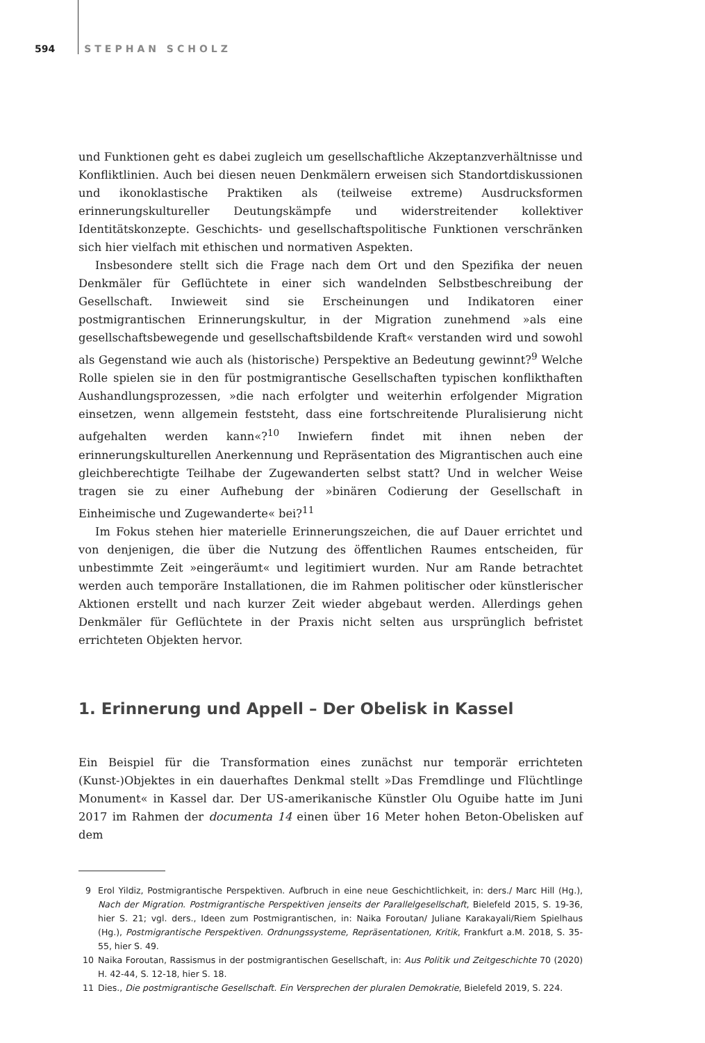594 STEPHAN SCHOLZ
und Funktionen geht es dabei zugleich um gesellschaftliche Akzeptanzverhältnisse und Konfliktlinien. Auch bei diesen neuen Denkmälern erweisen sich Standortdiskussionen und ikonoklastische Praktiken als (teilweise extreme) Ausdrucksformen erinnerungskultureller Deutungskämpfe und widerstreitender kollektiver Identitätskonzepte. Geschichts- und gesellschaftspolitische Funktionen verschränken sich hier vielfach mit ethischen und normativen Aspekten.
Insbesondere stellt sich die Frage nach dem Ort und den Spezifika der neuen Denkmäler für Geflüchtete in einer sich wandelnden Selbstbeschreibung der Gesellschaft. Inwieweit sind sie Erscheinungen und Indikatoren einer postmigrantischen Erinnerungskultur, in der Migration zunehmend »als eine gesellschaftsbewegende und gesellschaftsbildende Kraft« verstanden wird und sowohl als Gegenstand wie auch als (historische) Perspektive an Bedeutung gewinnt?<sup>9</sup> Welche Rolle spielen sie in den für postmigrantische Gesellschaften typischen konflikthaften Aushandlungsprozessen, »die nach erfolgter und weiterhin erfolgender Migration einsetzen, wenn allgemein feststeht, dass eine fortschreitende Pluralisierung nicht aufgehalten werden kann«?<sup>10</sup> Inwiefern findet mit ihnen neben der erinnerungskulturellen Anerkennung und Repräsentation des Migrantischen auch eine gleichberechtigte Teilhabe der Zugewanderten selbst statt? Und in welcher Weise tragen sie zu einer Aufhebung der »binären Codierung der Gesellschaft in Einheimische und Zugewanderte« bei?<sup>11</sup>
Im Fokus stehen hier materielle Erinnerungszeichen, die auf Dauer errichtet und von denjenigen, die über die Nutzung des öffentlichen Raumes entscheiden, für unbestimmte Zeit »eingeräumt« und legitimiert wurden. Nur am Rande betrachtet werden auch temporäre Installationen, die im Rahmen politischer oder künstlerischer Aktionen erstellt und nach kurzer Zeit wieder abgebaut werden. Allerdings gehen Denkmäler für Geflüchtete in der Praxis nicht selten aus ursprünglich befristet errichteten Objekten hervor.
1. Erinnerung und Appell – Der Obelisk in Kassel
Ein Beispiel für die Transformation eines zunächst nur temporär errichteten (Kunst-)Objektes in ein dauerhaftes Denkmal stellt »Das Fremdlinge und Flüchtlinge Monument« in Kassel dar. Der US-amerikanische Künstler Olu Oguibe hatte im Juni 2017 im Rahmen der documenta 14 einen über 16 Meter hohen Beton-Obelisken auf dem
9 Erol Yildiz, Postmigrantische Perspektiven. Aufbruch in eine neue Geschichtlichkeit, in: ders./ Marc Hill (Hg.), Nach der Migration. Postmigrantische Perspektiven jenseits der Parallelgesellschaft, Bielefeld 2015, S. 19-36, hier S. 21; vgl. ders., Ideen zum Postmigrantischen, in: Naika Foroutan/ Juliane Karakayali/Riem Spielhaus (Hg.), Postmigrantische Perspektiven. Ordnungssysteme, Repräsentationen, Kritik, Frankfurt a.M. 2018, S. 35-55, hier S. 49.
10 Naika Foroutan, Rassismus in der postmigrantischen Gesellschaft, in: Aus Politik und Zeitgeschichte 70 (2020) H. 42-44, S. 12-18, hier S. 18.
11 Dies., Die postmigrantische Gesellschaft. Ein Versprechen der pluralen Demokratie, Bielefeld 2019, S. 224.